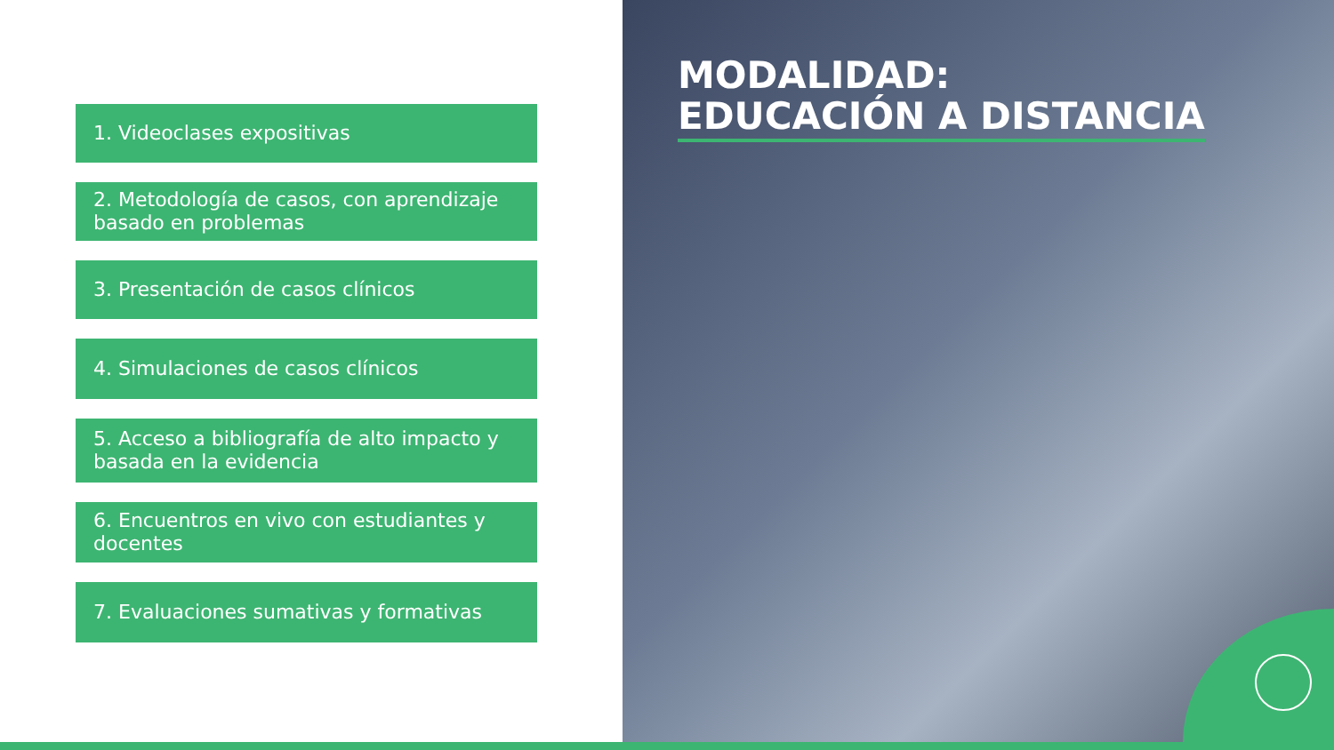1. Videoclases expositivas
2. Metodología de casos, con aprendizaje basado en problemas
3. Presentación de casos clínicos
4. Simulaciones de casos clínicos
5. Acceso a bibliografía de alto impacto y basada en la evidencia
6. Encuentros en vivo con estudiantes y docentes
7. Evaluaciones sumativas y formativas
MODALIDAD:
EDUCACIÓN A DISTANCIA